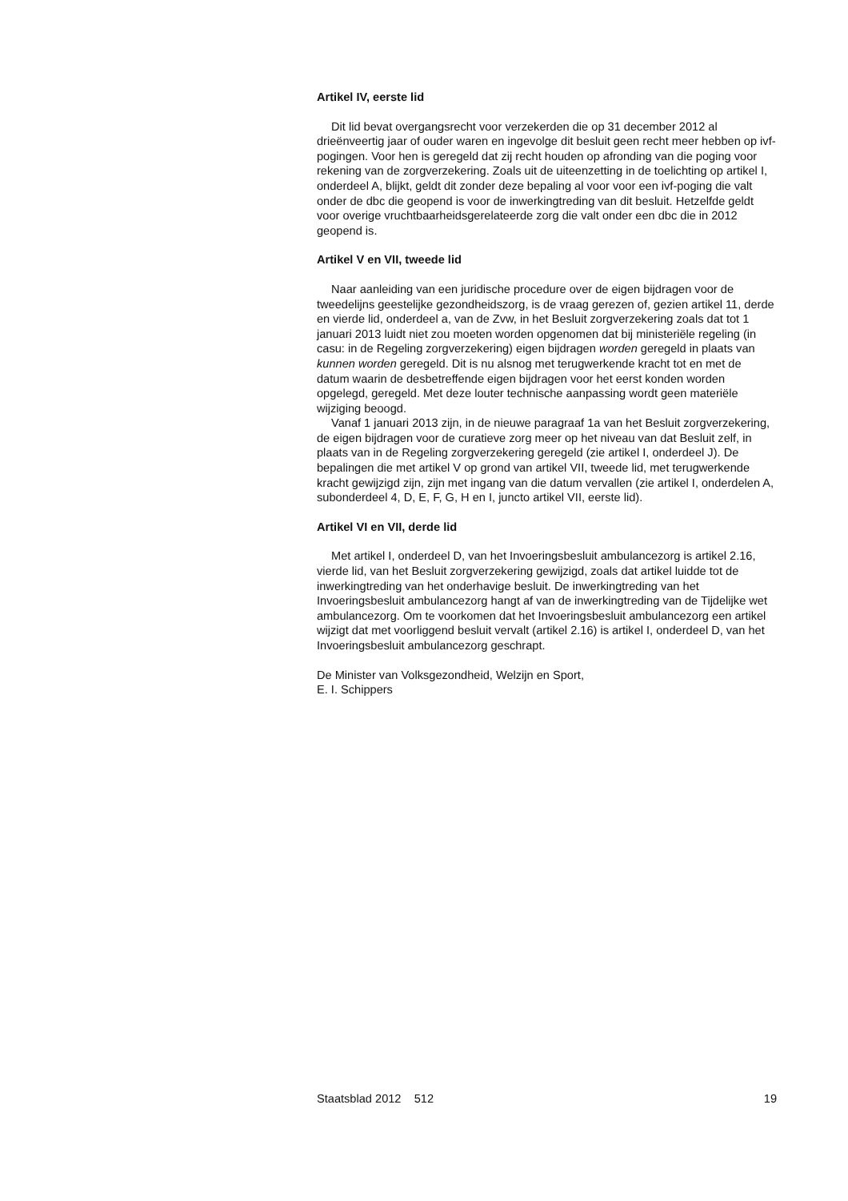Artikel IV, eerste lid
Dit lid bevat overgangsrecht voor verzekerden die op 31 december 2012 al drieënveertig jaar of ouder waren en ingevolge dit besluit geen recht meer hebben op ivf-pogingen. Voor hen is geregeld dat zij recht houden op afronding van die poging voor rekening van de zorgverzekering. Zoals uit de uiteenzetting in de toelichting op artikel I, onderdeel A, blijkt, geldt dit zonder deze bepaling al voor voor een ivf-poging die valt onder de dbc die geopend is voor de inwerkingtreding van dit besluit. Hetzelfde geldt voor overige vruchtbaarheidsgerelateerde zorg die valt onder een dbc die in 2012 geopend is.
Artikel V en VII, tweede lid
Naar aanleiding van een juridische procedure over de eigen bijdragen voor de tweedelijns geestelijke gezondheidszorg, is de vraag gerezen of, gezien artikel 11, derde en vierde lid, onderdeel a, van de Zvw, in het Besluit zorgverzekering zoals dat tot 1 januari 2013 luidt niet zou moeten worden opgenomen dat bij ministeriële regeling (in casu: in de Regeling zorgverzekering) eigen bijdragen worden geregeld in plaats van kunnen worden geregeld. Dit is nu alsnog met terugwerkende kracht tot en met de datum waarin de desbetreffende eigen bijdragen voor het eerst konden worden opgelegd, geregeld. Met deze louter technische aanpassing wordt geen materiële wijziging beoogd.
Vanaf 1 januari 2013 zijn, in de nieuwe paragraaf 1a van het Besluit zorgverzekering, de eigen bijdragen voor de curatieve zorg meer op het niveau van dat Besluit zelf, in plaats van in de Regeling zorgverzekering geregeld (zie artikel I, onderdeel J). De bepalingen die met artikel V op grond van artikel VII, tweede lid, met terugwerkende kracht gewijzigd zijn, zijn met ingang van die datum vervallen (zie artikel I, onderdelen A, subonderdeel 4, D, E, F, G, H en I, juncto artikel VII, eerste lid).
Artikel VI en VII, derde lid
Met artikel I, onderdeel D, van het Invoeringsbesluit ambulancezorg is artikel 2.16, vierde lid, van het Besluit zorgverzekering gewijzigd, zoals dat artikel luidde tot de inwerkingtreding van het onderhavige besluit. De inwerkingtreding van het Invoeringsbesluit ambulancezorg hangt af van de inwerkingtreding van de Tijdelijke wet ambulancezorg. Om te voorkomen dat het Invoeringsbesluit ambulancezorg een artikel wijzigt dat met voorliggend besluit vervalt (artikel 2.16) is artikel I, onderdeel D, van het Invoeringsbesluit ambulancezorg geschrapt.
De Minister van Volksgezondheid, Welzijn en Sport,
E. I. Schippers
Staatsblad 2012 512 19